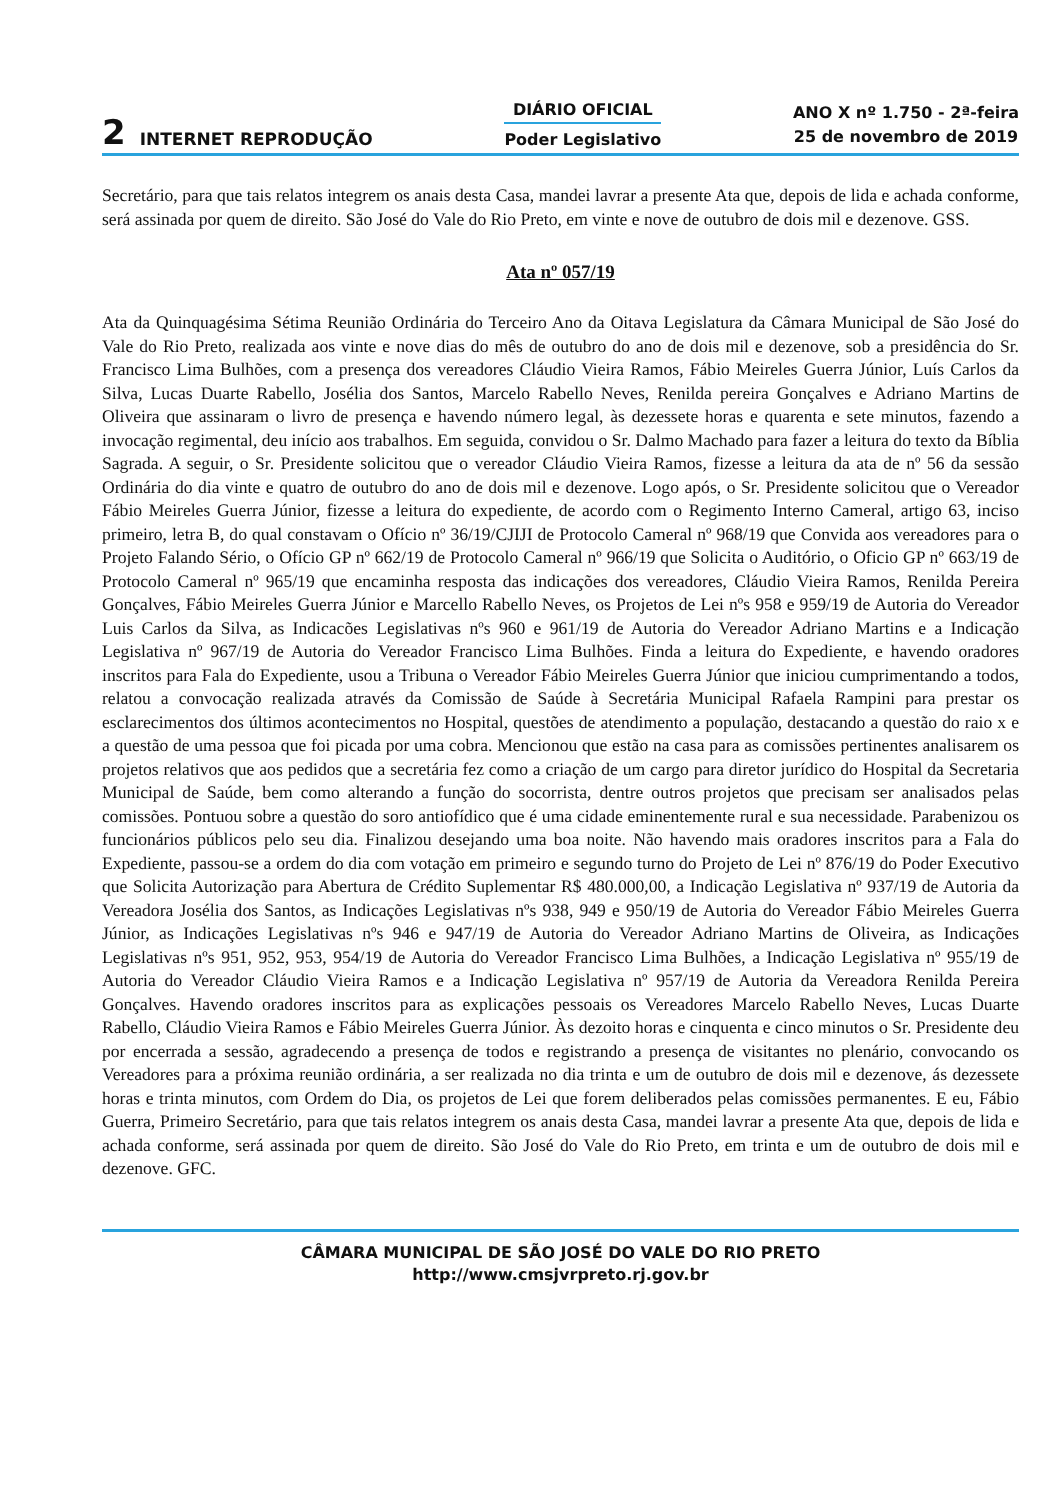2 INTERNET REPRODUÇÃO
DIÁRIO OFICIAL
Poder Legislativo
ANO X nº 1.750 - 2ª-feira
25 de novembro de 2019
Secretário, para que tais relatos integrem os anais desta Casa, mandei lavrar a presente Ata que, depois de lida e achada conforme, será assinada por quem de direito. São José do Vale do Rio Preto, em vinte e nove de outubro de dois mil e dezenove. GSS.
Ata nº 057/19
Ata da Quinquagésima Sétima Reunião Ordinária do Terceiro Ano da Oitava Legislatura da Câmara Municipal de São José do Vale do Rio Preto, realizada aos vinte e nove dias do mês de outubro do ano de dois mil e dezenove, sob a presidência do Sr. Francisco Lima Bulhões, com a presença dos vereadores Cláudio Vieira Ramos, Fábio Meireles Guerra Júnior, Luís Carlos da Silva, Lucas Duarte Rabello, Josélia dos Santos, Marcelo Rabello Neves, Renilda pereira Gonçalves e Adriano Martins de Oliveira que assinaram o livro de presença e havendo número legal, às dezessete horas e quarenta e sete minutos, fazendo a invocação regimental, deu início aos trabalhos. Em seguida, convidou o Sr. Dalmo Machado para fazer a leitura do texto da Bíblia Sagrada. A seguir, o Sr. Presidente solicitou que o vereador Cláudio Vieira Ramos, fizesse a leitura da ata de nº 56 da sessão Ordinária do dia vinte e quatro de outubro do ano de dois mil e dezenove. Logo após, o Sr. Presidente solicitou que o Vereador Fábio Meireles Guerra Júnior, fizesse a leitura do expediente, de acordo com o Regimento Interno Cameral, artigo 63, inciso primeiro, letra B, do qual constavam o Ofício nº 36/19/CJIJI de Protocolo Cameral nº 968/19 que Convida aos vereadores para o Projeto Falando Sério, o Ofício GP nº 662/19 de Protocolo Cameral nº 966/19 que Solicita o Auditório, o Oficio GP nº 663/19 de Protocolo Cameral nº 965/19 que encaminha resposta das indicações dos vereadores, Cláudio Vieira Ramos, Renilda Pereira Gonçalves, Fábio Meireles Guerra Júnior e Marcello Rabello Neves, os Projetos de Lei nºs 958 e 959/19 de Autoria do Vereador Luis Carlos da Silva, as Indicacões Legislativas nºs 960 e 961/19 de Autoria do Vereador Adriano Martins e a Indicação Legislativa nº 967/19 de Autoria do Vereador Francisco Lima Bulhões. Finda a leitura do Expediente, e havendo oradores inscritos para Fala do Expediente, usou a Tribuna o Vereador Fábio Meireles Guerra Júnior que iniciou cumprimentando a todos, relatou a convocação realizada através da Comissão de Saúde à Secretária Municipal Rafaela Rampini para prestar os esclarecimentos dos últimos acontecimentos no Hospital, questões de atendimento a população, destacando a questão do raio x e a questão de uma pessoa que foi picada por uma cobra. Mencionou que estão na casa para as comissões pertinentes analisarem os projetos relativos que aos pedidos que a secretária fez como a criação de um cargo para diretor jurídico do Hospital da Secretaria Municipal de Saúde, bem como alterando a função do socorrista, dentre outros projetos que precisam ser analisados pelas comissões. Pontuou sobre a questão do soro antiofídico que é uma cidade eminentemente rural e sua necessidade. Parabenizou os funcionários públicos pelo seu dia. Finalizou desejando uma boa noite. Não havendo mais oradores inscritos para a Fala do Expediente, passou-se a ordem do dia com votação em primeiro e segundo turno do Projeto de Lei nº 876/19 do Poder Executivo que Solicita Autorização para Abertura de Crédito Suplementar R$ 480.000,00, a Indicação Legislativa nº 937/19 de Autoria da Vereadora Josélia dos Santos, as Indicações Legislativas nºs 938, 949 e 950/19 de Autoria do Vereador Fábio Meireles Guerra Júnior, as Indicações Legislativas nºs 946 e 947/19 de Autoria do Vereador Adriano Martins de Oliveira, as Indicações Legislativas nºs 951, 952, 953, 954/19 de Autoria do Vereador Francisco Lima Bulhões, a Indicação Legislativa nº 955/19 de Autoria do Vereador Cláudio Vieira Ramos e a Indicação Legislativa nº 957/19 de Autoria da Vereadora Renilda Pereira Gonçalves. Havendo oradores inscritos para as explicações pessoais os Vereadores Marcelo Rabello Neves, Lucas Duarte Rabello, Cláudio Vieira Ramos e Fábio Meireles Guerra Júnior. Às dezoito horas e cinquenta e cinco minutos o Sr. Presidente deu por encerrada a sessão, agradecendo a presença de todos e registrando a presença de visitantes no plenário, convocando os Vereadores para a próxima reunião ordinária, a ser realizada no dia trinta e um de outubro de dois mil e dezenove, ás dezessete horas e trinta minutos, com Ordem do Dia, os projetos de Lei que forem deliberados pelas comissões permanentes. E eu, Fábio Guerra, Primeiro Secretário, para que tais relatos integrem os anais desta Casa, mandei lavrar a presente Ata que, depois de lida e achada conforme, será assinada por quem de direito. São José do Vale do Rio Preto, em trinta e um de outubro de dois mil e dezenove. GFC.
CÂMARA MUNICIPAL DE SÃO JOSÉ DO VALE DO RIO PRETO
http://www.cmsjvrpreto.rj.gov.br